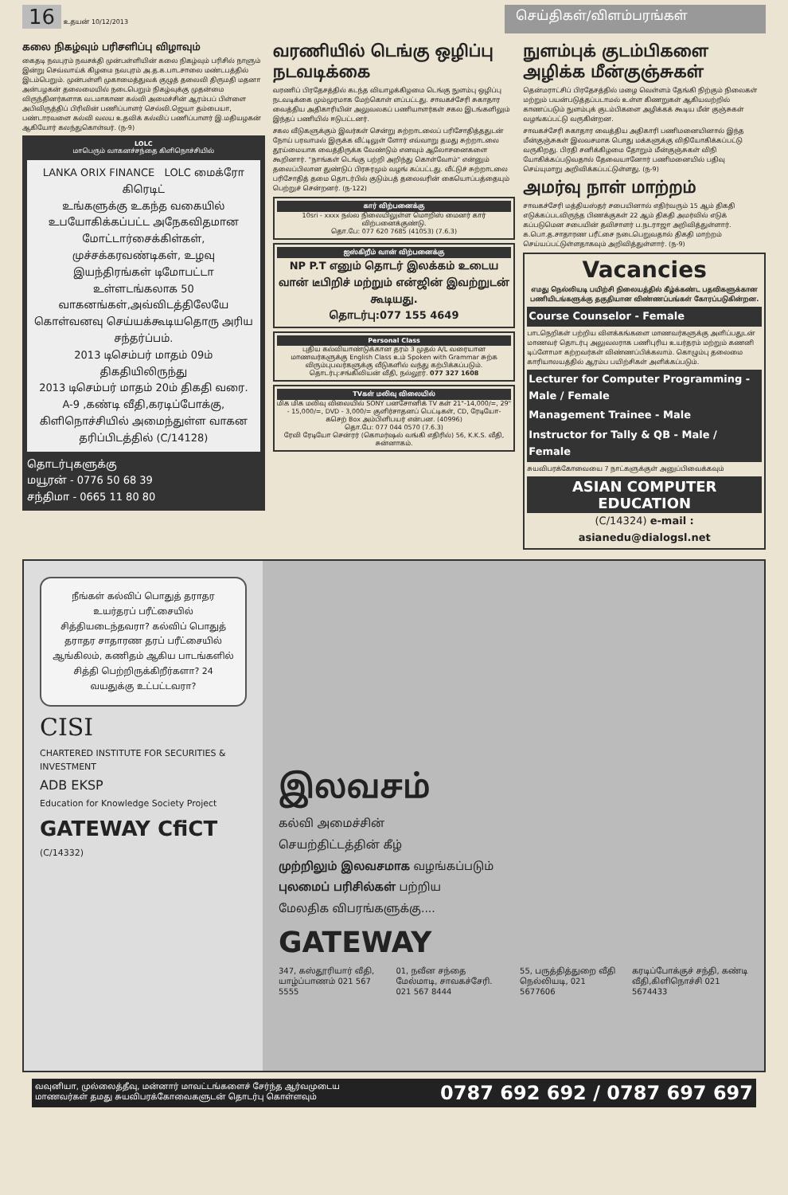16 உதயன் 10/12/2013
செய்திகள்/விளம்பரங்கள்
கலை நிகழ்வும் பரிசளிப்பு விழாவும்
கைதடி நவபுரம் நவசக்தி முன்பள்ளியின் கலை நிகழ்வும் பரிசில் நாளும் இன்று செவ்வாய்க் கிழமை நவபுரம் அ.த.க.பாடசாலை மண்டபத்தில் இடம்பெறும். முன்பள்ளி முகாமைத்துவக் குழுத் தலைவி திருமதி மதனா அன்பழகன் தலைமையில் நடைபெறும் நிகழ்வுக்கு முதன்மை விருந்தினர்களாக வடமாகாண கல்வி அமைச்சின் ஆரம்பப் பிள்ளை அபிவிருத்திப் பிரிவின் பணிப்பாளர் செல்வி.ஜெயா தம்பையா, பண்டாரவளை கல்வி வலய உதவிக் கல்விப் பணிப்பாளர் இ.மதியழகன் ஆகியோர் கலந்துகொள்வர். (ந-9)
LOLC
மாபெரும் வாகனச்சந்தை கிளிநொச்சியில்
LANKA ORIX FINANCE LOLC மைக்ரோ கிரெடிட்
உங்களுக்கு உகந்த வகையில் உபயோகிக்கப்பட்ட அநேகவிதமான மோட்டார்சைக்கிள்கள், முச்சக்கரவண்டிகள், உழவு இயந்திரங்கள் டிமோபட்டா உள்ளடங்கலாக 50 வாகனங்கள்,அவ்விடத்திலேயே கொள்வனவு செய்யக்கூடியதொரு அரிய சந்தர்ப்பம்.
2013 டிசெம்பர் மாதம் 09ம் திகதியிலிருந்து
2013 டிசெம்பர் மாதம் 20ம் திகதி வரை.
A-9 ,கண்டி வீதி,கரடிப்போக்கு, கிளிநொச்சியில் அமைந்துள்ள வாகன தரிப்பிடத்தில் (C/14128)
தொடர்புகளுக்கு
மயூரன் - 0776 50 68 39
சந்திமா - 0665 11 80 80
வரணியில் டெங்கு ஒழிப்பு நடவடிக்கை
வரணிப் பிரதேசத்தில் கடந்த வியாழக்கிழமை டெங்கு நுளம்பு ஒழிப்பு நடவடிக்கை மும்முரமாக மேற்கொள் ளப்பட்டது. சாவகச்சேரி சுகாதார வைத்திய அதிகாரியின் அலுவலகப் பணியாளர்கள் சகல இடங்களிலும் இந்தப் பணியில் ஈடுபட்டனர்.
சகல வீடுகளுக்கும் இவர்கள் சென்று சுற்றாடலைப் பரிசோதித்ததுடன் நோய் பரவாமல் இருக்க வீட்டிலுள் ளோர் எவ்வாறு தமது சுற்றாடலை தூய்மையாக வைத்திருக்க வேண்டும் எனவும் ஆலோசனைகளை கூறினார். "நாங்கள் டெங்கு பற்றி அறிந்து கொள்வோம்" என்னும் தலைப்பிலான துண்டுப் பிரசுரமும் வழங் கப்பட்டது. வீட்டுச் சுற்றாடலை பரிசோதித் தமை தொடர்பில் குடும்பத் தலைவரின் கையொப்பத்தையும் பெற்றுச் சென்றனர். (ந-122)
கார் விற்பனைக்கு
10sri - xxxx நல்ல நிலையிலுள்ள மொறிஸ் மைனர் கார் விற்பனைக்குண்டு.
தொ.பே: 077 620 7685 (41053) (7.6.3)
ஐஸ்கிறீம் வான் விற்பனைக்கு
NP P.T எனும் தொடர் இலக்கம் உடைய வான் டீபிறிச் மற்றும் என்ஜின் இவற்றுடன் கூடியது.
தொடர்பு:077 155 4649
Personal Class
புதிய கல்வியாண்டுக்கான தரம் 3 முதல் A/L வரையான மாணவர்களுக்கு English Class உம் Spoken with Grammar சுற்க விரும்புபவர்களுக்கு வீடுகளில் வந்து கற்பிக்கப்படும்.
தொடர்பு:சங்கிலியன் வீதி, நல்லூர். 077 327 1608
TVகள் மலிவு விலையில்
மிக மிக மலிவு விலையில் SONY பனசோனிக் TV கள் 21"-14,000/=, 29" - 15,000/=, DVD - 3,000/= குளிர்சாதனப் பெட்டிகள், CD, ரேடியோ-கசெற் Box அம்பிளிபயர் என்பன. (40996)
தொ.பே: 077 044 0570 (7.6.3)
ரேவி ரேடியோ சென்ரர் (கொமர்ஷல் வங்கி எதிரில்) 56, K.K.S. வீதி, சுன்னாகம்.
நுளம்புக் குடம்பிகளை அழிக்க மீன்குஞ்சுகள்
தென்மராட்சிப் பிரதேசத்தில் மழை வெள்ளம் தேங்கி நிற்கும் நிலைகள் மற்றும் பயன்படுத்தப்படாமல் உள்ள கிணறுகள் ஆகியவற்றில் காணப்படும் நுளம்புக் குடம்பிகளை அழிக்கக் கூடிய மீன் குஞ்சுகள் வழங்கப்பட்டு வருகின்றன.
சாவகச்சேரி சுகாதார வைத்திய அதிகாரி பணிமனையினால் இந்த மீன்குஞ்சுகள் இலவசமாக பொது மக்களுக்கு விநியோகிக்கப்பட்டு வருகிறது. பிரதி சனிக்கிழமை தோறும் மீன்குஞ்சுகள் விநி யோகிக்கப்படுவதால் தேவையானோர் பணிமனையில் பதிவு செய்யுமாறு அறிவிக்கப்பட்டுள்ளது. (ந-9)
அமர்வு நாள் மாற்றம்
சாவகச்சேரி மத்தியஸ்தர் சபையினால் எதிர்வரும் 15 ஆம் திகதி எடுக்கப்படவிருந்த பிணக்குகள் 22 ஆம் திகதி அமர்வில் எடுக் கப்படுமென சபையின் தவிசாளர் ப.நடராஜா அறிவித்துள்ளார். க.பொ.த.சாதாரண பரீட்சை நடைபெறுவதால் திகதி மாற்றம் செய்யப்பட்டுள்ளதாகவும் அறிவித்துள்ளார். (ந-9)
Vacancies
எமது நெல்லியடி பயிற்சி நிலையத்தில் கீழ்க்கண்ட பதவிகளுக்கான பணியிடங்களுக்கு தகுதியான விண்ணப்பங்கள் கோரப்படுகின்றன.
Course Counselor - Female
பாடநெறிகள் பற்றிய விளக்கங்களை மாணவர்களுக்கு அளிப்பதுடன் மாணவர் தொடர்பு அலுவலராக பணிபுரிய உயர்தரம் மற்றும் கணனி டிப்ளோமா கற்றவர்கள் விண்ணப்பிக்கலாம். கொழும்பு தலைமை காரியாலயத்தில் ஆரம்ப பயிற்சிகள் அளிக்கப்படும்.
Lecturer for Computer Programming - Male / Female
Management Trainee - Male
Instructor for Tally & QB - Male / Female
சுயவிபரக்கோவையை 7 நாட்களுக்குள் அனுப்பிவைக்கவும்
ASIAN COMPUTER EDUCATION
(C/14324) e-mail : asianedu@dialogsl.net
நீங்கள் கல்விப் பொதுத் தராதர உயர்தரப் பரீட்சையில் சித்தியடைந்தவரா? கல்விப் பொதுத் தராதர சாதாரண தரப் பரீட்சையில் ஆங்கிலம், கணிதம் ஆகிய பாடங்களில் சித்தி பெற்றிருக்கிறீர்களா? 24 வயதுக்கு உட்பட்டவரா?
CISI
CHARTERED INSTITUTE FOR SECURITIES & INVESTMENT
ADB EKSP
Education for Knowledge Society Project
GATEWAY CfiCT
(C/14332)
இலவசம்
கல்வி அமைச்சின்
செயற்திட்டத்தின் கீழ்
முற்றிலும் இலவசமாக வழங்கப்படும்
புலமைப் பரிசில்கள் பற்றிய
மேலதிக விபரங்களுக்கு....
GATEWAY
347, கஸ்தூரியார் வீதி, யாழ்ப்பாணம் 021 567 5555
01, நவீன சந்தை மேல்மாடி, சாவகச்சேரி. 021 567 8444
55, பருத்தித்துறை வீதி நெல்லியடி, 021 5677606
கரடிப்போக்குச் சந்தி, கண்டி வீதி,கிளிநொச்சி 021 5674433
வவுனியா, முல்லைத்தீவு, மன்னார் மாவட்டங்களைச் சேர்ந்த ஆர்வமுடைய
மாணவர்கள் தமது சுயவிபரக்கோவைகளுடன் தொடர்பு கொள்ளவும்
0787 692 692 / 0787 697 697